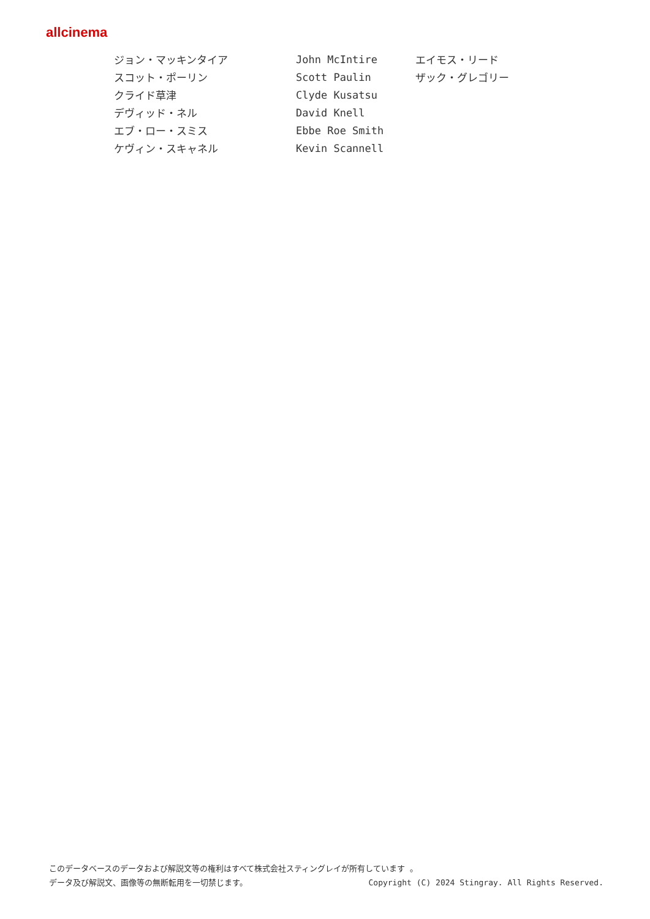allcinema
| ジョン・マッキンタイア | John McIntire | エイモス・リード |
| スコット・ポーリン | Scott Paulin | ザック・グレゴリー |
| クライド草津 | Clyde Kusatsu | |
| デヴィッド・ネル | David Knell | |
| エブ・ロー・スミス | Ebbe Roe Smith | |
| ケヴィン・スキャネル | Kevin Scannell | |
このデータベースのデータおよび解説文等の権利はすべて株式会社スティングレイが所有しています 。
Copyright (C) 2024 Stingray. All Rights Reserved. データ及び解説文、画像等の無断転用を一切禁じます。